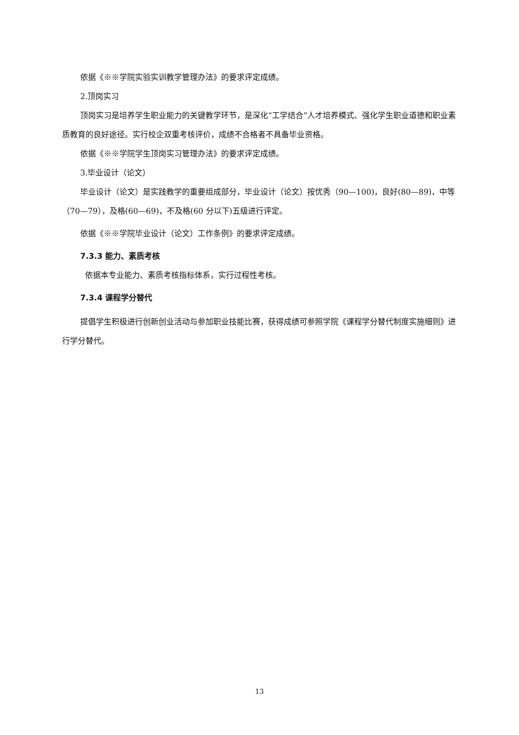依据《※※学院实验实训教学管理办法》的要求评定成绩。
2.顶岗实习
顶岗实习是培养学生职业能力的关键教学环节，是深化“工学结合”人才培养模式、强化学生职业道德和职业素质教育的良好途径。实行校企双重考核评价，成绩不合格者不具备毕业资格。
依据《※※学院学生顶岗实习管理办法》的要求评定成绩。
3.毕业设计（论文）
毕业设计（论文）是实践教学的重要组成部分，毕业设计（论文）按优秀（90—100)，良好(80—89)，中等（70—79），及格(60—69)，不及格(60 分以下)五级进行评定。
依据《※※学院毕业设计（论文）工作条例》的要求评定成绩。
7.3.3 能力、素质考核
依据本专业能力、素质考核指标体系，实行过程性考核。
7.3.4 课程学分替代
提倡学生积极进行创新创业活动与参加职业技能比赛，获得成绩可参照学院《课程学分替代制度实施细则》进行学分替代。
13